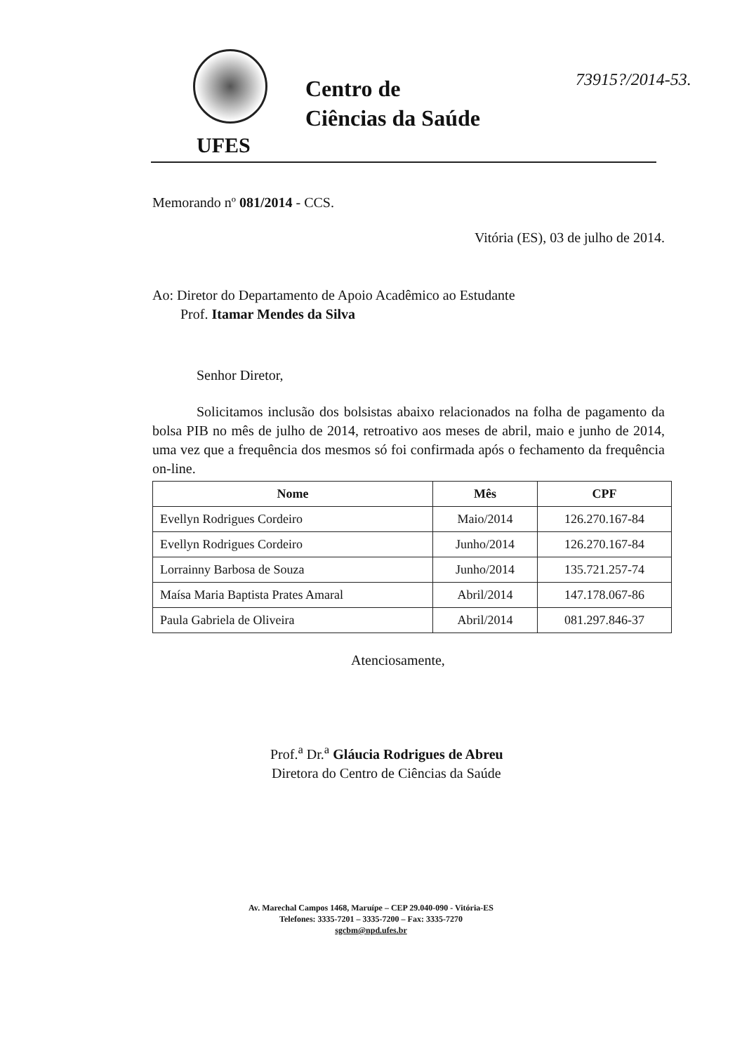UFES
Centro de
Ciências da Saúde
73915?/2014-53.
Memorando nº 081/2014 - CCS.
Vitória (ES), 03 de julho de 2014.
Ao: Diretor do Departamento de Apoio Acadêmico ao Estudante
Prof. Itamar Mendes da Silva
Senhor Diretor,
Solicitamos inclusão dos bolsistas abaixo relacionados na folha de pagamento da bolsa PIB no mês de julho de 2014, retroativo aos meses de abril, maio e junho de 2014, uma vez que a frequência dos mesmos só foi confirmada após o fechamento da frequência on-line.
| Nome | Mês | CPF |
| --- | --- | --- |
| Evellyn Rodrigues Cordeiro | Maio/2014 | 126.270.167-84 |
| Evellyn Rodrigues Cordeiro | Junho/2014 | 126.270.167-84 |
| Lorrainny Barbosa de Souza | Junho/2014 | 135.721.257-74 |
| Maísa Maria Baptista Prates Amaral | Abril/2014 | 147.178.067-86 |
| Paula Gabriela de Oliveira | Abril/2014 | 081.297.846-37 |
Atenciosamente,
Prof.<sup>a</sup> Dr.<sup>a</sup> Gláucia Rodrigues de Abreu
Diretora do Centro de Ciências da Saúde
Av. Marechal Campos 1468, Maruípe – CEP 29.040-090 - Vitória-ES
Telefones: 3335-7201 – 3335-7200 – Fax: 3335-7270
sgcbm@npd.ufes.br